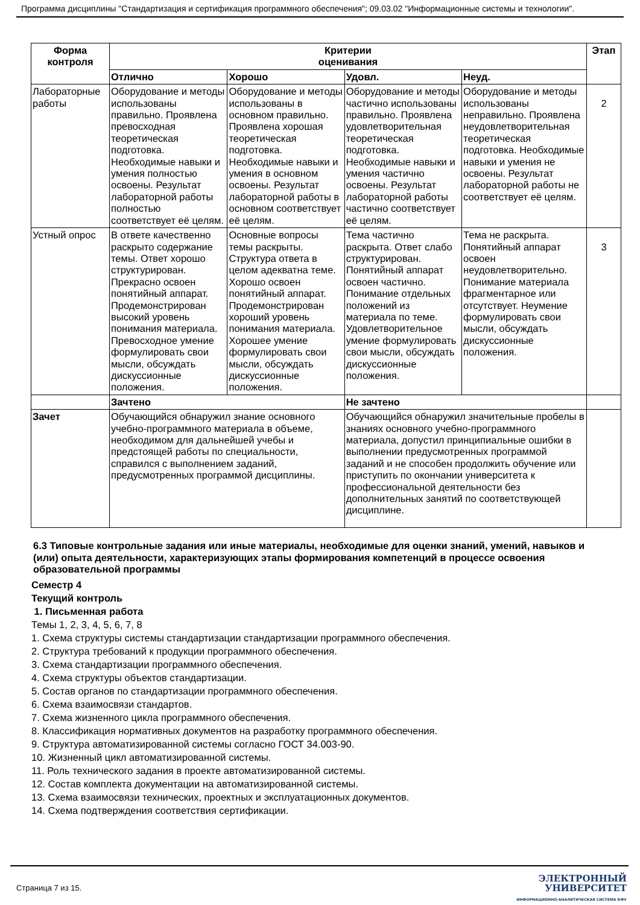Программа дисциплины "Стандартизация и сертификация программного обеспечения"; 09.03.02 "Информационные системы и технологии".
| Форма контроля | Критерии оценивания | | | | Этап |
| --- | --- | --- | --- | --- | --- |
| | Отлично | Хорошо | Удовл. | Неуд. | |
| Лабораторные работы | Оборудование и методы использованы правильно. Проявлена превосходная теоретическая подготовка. Необходимые навыки и умения полностью освоены. Результат лабораторной работы полностью соответствует её целям. | Оборудование и методы использованы в основном правильно. Проявлена хорошая теоретическая подготовка. Необходимые навыки и умения в основном освоены. Результат лабораторной работы в основном соответствует её целям. | Оборудование и методы частично использованы правильно. Проявлена удовлетворительная теоретическая подготовка. Необходимые навыки и умения частично освоены. Результат лабораторной работы частично соответствует её целям. | Оборудование и методы использованы неправильно. Проявлена неудовлетворительная теоретическая подготовка. Необходимые навыки и умения не освоены. Результат лабораторной работы не соответствует её целям. | 2 |
| Устный опрос | В ответе качественно раскрыто содержание темы. Ответ хорошо структурирован. Прекрасно освоен понятийный аппарат. Продемонстрирован высокий уровень понимания материала. Превосходное умение формулировать свои мысли, обсуждать дискуссионные положения. | Основные вопросы темы раскрыты. Структура ответа в целом адекватна теме. Хорошо освоен понятийный аппарат. Продемонстрирован хороший уровень понимания материала. Хорошее умение формулировать свои мысли, обсуждать дискуссионные положения. | Тема частично раскрыта. Ответ слабо структурирован. Понятийный аппарат освоен частично. Понимание отдельных положений из материала по теме. Удовлетворительное умение формулировать свои мысли, обсуждать дискуссионные положения. | Тема не раскрыта. Понятийный аппарат освоен неудовлетворительно. Понимание материала фрагментарное или отсутствует. Неумение формулировать свои мысли, обсуждать дискуссионные положения. | 3 |
| | Зачтено | | Не зачтено | | |
| Зачет | Обучающийся обнаружил знание основного учебно-программного материала в объеме, необходимом для дальнейшей учебы и предстоящей работы по специальности, справился с выполнением заданий, предусмотренных программой дисциплины. | | Обучающийся обнаружил значительные пробелы в знаниях основного учебно-программного материала, допустил принципиальные ошибки в выполнении предусмотренных программой заданий и не способен продолжить обучение или приступить по окончании университета к профессиональной деятельности без дополнительных занятий по соответствующей дисциплине. | | |
6.3 Типовые контрольные задания или иные материалы, необходимые для оценки знаний, умений, навыков и (или) опыта деятельности, характеризующих этапы формирования компетенций в процессе освоения образовательной программы
Семестр 4
Текущий контроль
1. Письменная работа
Темы 1, 2, 3, 4, 5, 6, 7, 8
1. Схема структуры системы стандартизации стандартизации программного обеспечения.
2. Структура требований к продукции программного обеспечения.
3. Схема стандартизации программного обеспечения.
4. Схема структуры объектов стандартизации.
5. Состав органов по стандартизации программного обеспечения.
6. Схема взаимосвязи стандартов.
7. Схема жизненного цикла программного обеспечения.
8. Классификация нормативных документов на разработку программного обеспечения.
9. Структура автоматизированной системы согласно ГОСТ 34.003-90.
10. Жизненный цикл автоматизированной системы.
11. Роль технического задания в проекте автоматизированной системы.
12. Состав комплекта документации на автоматизированной системы.
13. Схема взаимосвязи технических, проектных и эксплуатационных документов.
14. Схема подтверждения соответствия сертификации.
Страница 7 из 15.
ЭЛЕКТРОННЫЙ
УНИВЕРСИТЕТ
ИНФОРМАЦИОННО-АНАЛИТИЧЕСКАЯ СИСТЕМА КФУ